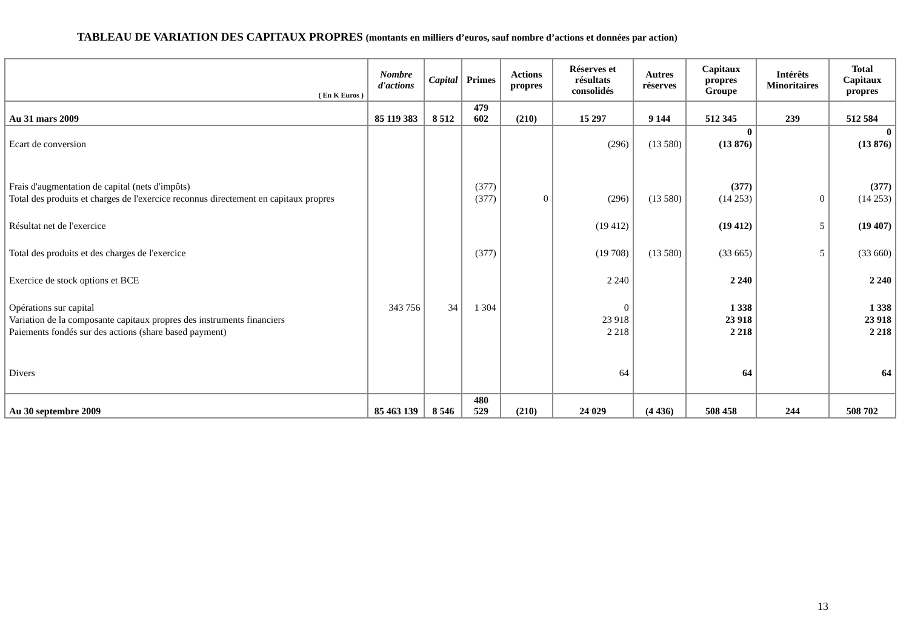TABLEAU DE VARIATION DES CAPITAUX PROPRES (montants en milliers d’euros, sauf nombre d’actions et données par action)
| ( En K Euros ) | Nombre d'actions | Capital | Primes | Actions propres | Réserves et résultats consolidés | Autres réserves | Capitaux propres Groupe | Intérêts Minoritaires | Total Capitaux propres |
| --- | --- | --- | --- | --- | --- | --- | --- | --- | --- |
| Au 31 mars 2009 | 85 119 383 | 8 512 | 479 602 | (210) | 15 297 | 9 144 | 512 345 | 239 | 512 584 |
| | | | | | | | 0 | | 0 |
| Ecart de conversion | | | | | (296) | (13 580) | (13 876) | | (13 876) |
| Frais d'augmentation de capital (nets d'impôts) | | | (377) | | | | (377) | | (377) |
| Total des produits et charges de l'exercice reconnus directement en capitaux propres | | | (377) | 0 | (296) | (13 580) | (14 253) | 0 | (14 253) |
| Résultat net de l'exercice | | | | | (19 412) | | (19 412) | 5 | (19 407) |
| Total des produits et des charges de l'exercice | | | (377) | | (19 708) | (13 580) | (33 665) | 5 | (33 660) |
| Exercice de stock options et BCE | | | | | 2 240 | | 2 240 | | 2 240 |
| Opérations sur capital | 343 756 | 34 | 1 304 | | 0 | | 1 338 | | 1 338 |
| Variation de la composante capitaux propres des instruments financiers | | | | | 23 918 | | 23 918 | | 23 918 |
| Paiements fondés sur des actions (share based payment) | | | | | 2 218 | | 2 218 | | 2 218 |
| Divers | | | | | 64 | | 64 | | 64 |
| Au 30 septembre 2009 | 85 463 139 | 8 546 | 480 529 | (210) | 24 029 | (4 436) | 508 458 | 244 | 508 702 |
13